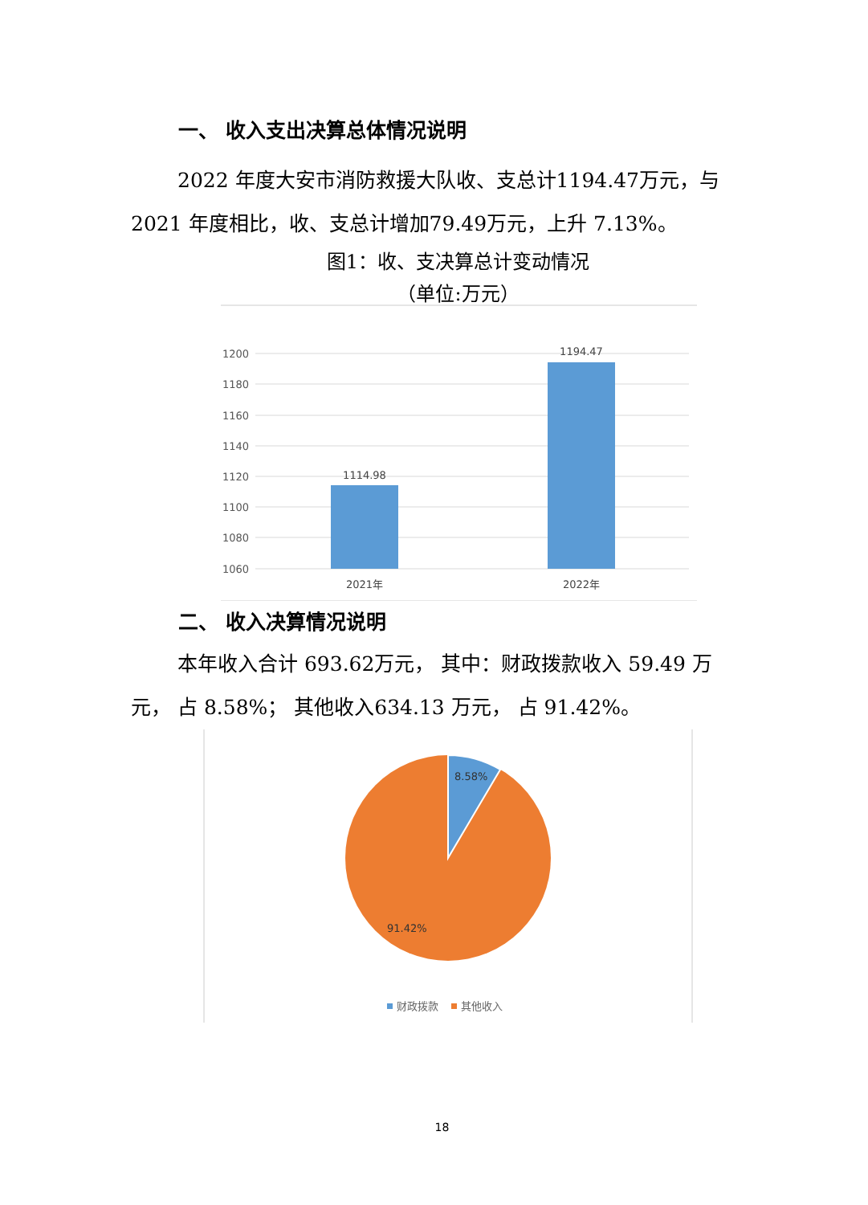一、 收入支出决算总体情况说明
2022 年度大安市消防救援大队收、支总计1194.47万元，与 2021 年度相比，收、支总计增加79.49万元，上升 7.13%。
图1：收、支决算总计变动情况
（单位:万元）
1200
1180
1160
1140
1120
1100
1080
1060
1114.98
1194.47
2021年
2022年
二、 收入决算情况说明
本年收入合计 693.62万元， 其中：财政拨款收入 59.49 万元， 占 8.58%； 其他收入634.13 万元， 占 91.42%。
8.58%
91.42%
财政拨款
其他收入
18